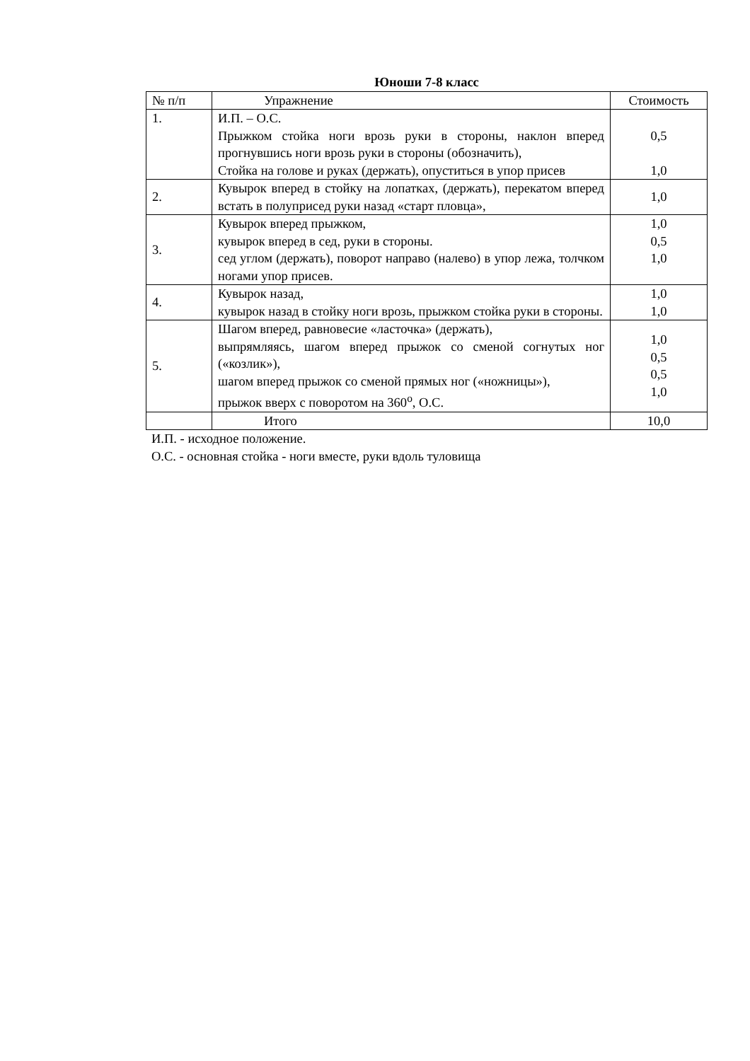Юноши 7-8 класс
| № п/п | Упражнение | Стоимость |
| 1. | И.П. – О.С. Прыжком стойка ноги врозь руки в стороны, наклон вперед прогнувшись ноги врозь руки в стороны (обозначить), Стойка на голове и руках (держать), опуститься в упор присев | 0,5 1,0 |
| 2. | Кувырок вперед в стойку на лопатках, (держать), перекатом вперед встать в полуприсед руки назад «старт пловца», | 1,0 |
| 3. | Кувырок вперед прыжком, кувырок вперед в сед, руки в стороны. сед углом (держать), поворот направо (налево) в упор лежа, толчком ногами упор присев. | 1,0 0,5 1,0 |
| 4. | Кувырок назад, кувырок назад в стойку ноги врозь, прыжком стойка руки в стороны. | 1,0 1,0 |
| 5. | Шагом вперед, равновесие «ласточка» (держать), выпрямляясь, шагом вперед прыжок со сменой согнутых ног («козлик»), шагом вперед прыжок со сменой прямых ног («ножницы»), прыжок вверх с поворотом на 360<sup>о</sup>, О.С. | 1,0 0,5 0,5 1,0 |
| | Итого | 10,0 |
И.П. - исходное положение.
О.С. - основная стойка - ноги вместе, руки вдоль туловища